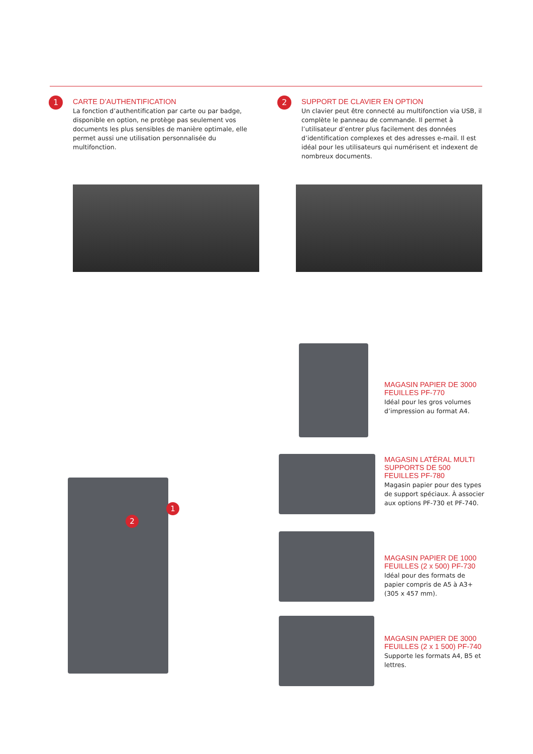1
CARTE D’AUTHENTIFICATION
La fonction d’authentification par carte ou par badge, disponible en option, ne protège pas seulement vos documents les plus sensibles de manière optimale, elle permet aussi une utilisation personnalisée du multifonction.
2
SUPPORT DE CLAVIER EN OPTION
Un clavier peut être connecté au multifonction via USB, il complète le panneau de commande. Il permet à l’utilisateur d’entrer plus facilement des données d’identification complexes et des adresses e-mail. Il est idéal pour les utilisateurs qui numérisent et indexent de nombreux documents.
1
2
MAGASIN PAPIER DE 3000 FEUILLES PF-770
Idéal pour les gros volumes d’impression au format A4.
MAGASIN LATÉRAL MULTI SUPPORTS DE 500 FEUILLES PF-780
Magasin papier pour des types de support spéciaux. À associer aux options PF-730 et PF-740.
MAGASIN PAPIER DE 1000 FEUILLES (2 x 500) PF-730
Idéal pour des formats de papier compris de A5 à A3+ (305 x 457 mm).
MAGASIN PAPIER DE 3000 FEUILLES (2 x 1 500) PF-740
Supporte les formats A4, B5 et lettres.